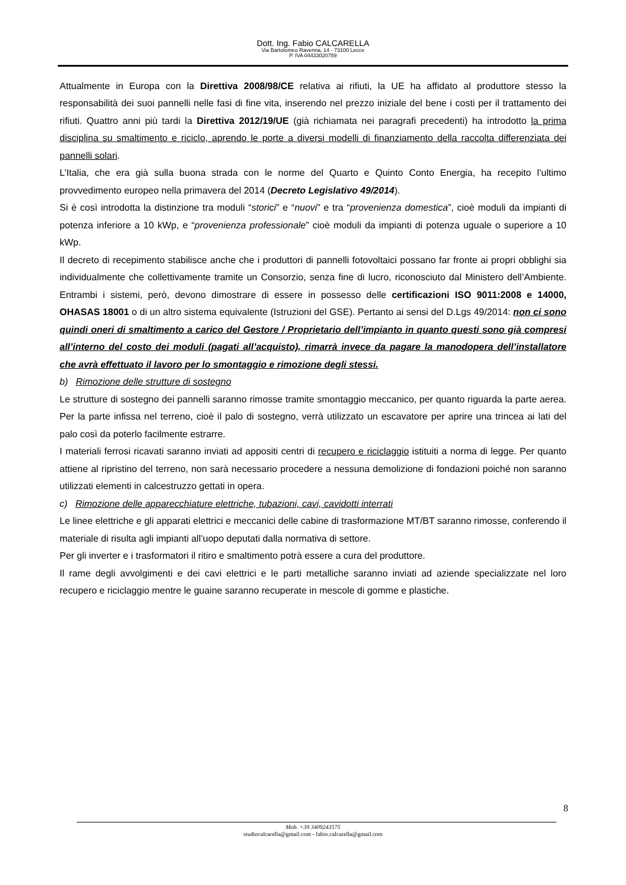Dott. Ing. Fabio CALCARELLA
Via Bartolomeo Ravenna, 14 - 73100 Lecce
P. IVA 04433020759
Attualmente in Europa con la Direttiva 2008/98/CE relativa ai rifiuti, la UE ha affidato al produttore stesso la responsabilità dei suoi pannelli nelle fasi di fine vita, inserendo nel prezzo iniziale del bene i costi per il trattamento dei rifiuti. Quattro anni più tardi la Direttiva 2012/19/UE (già richiamata nei paragrafi precedenti) ha introdotto la prima disciplina su smaltimento e riciclo, aprendo le porte a diversi modelli di finanziamento della raccolta differenziata dei pannelli solari.
L’Italia, che era già sulla buona strada con le norme del Quarto e Quinto Conto Energia, ha recepito l’ultimo provvedimento europeo nella primavera del 2014 (Decreto Legislativo 49/2014).
Si è così introdotta la distinzione tra moduli “storici” e “nuovi” e tra “provenienza domestica”, cioè moduli da impianti di potenza inferiore a 10 kWp, e “provenienza professionale” cioè moduli da impianti di potenza uguale o superiore a 10 kWp.
Il decreto di recepimento stabilisce anche che i produttori di pannelli fotovoltaici possano far fronte ai propri obblighi sia individualmente che collettivamente tramite un Consorzio, senza fine di lucro, riconosciuto dal Ministero dell’Ambiente. Entrambi i sistemi, però, devono dimostrare di essere in possesso delle certificazioni ISO 9011:2008 e 14000, OHASAS 18001 o di un altro sistema equivalente (Istruzioni del GSE). Pertanto ai sensi del D.Lgs 49/2014: non ci sono quindi oneri di smaltimento a carico del Gestore / Proprietario dell’impianto in quanto questi sono già compresi all’interno del costo dei moduli (pagati all’acquisto), rimarrà invece da pagare la manodopera dell’installatore che avrà effettuato il lavoro per lo smontaggio e rimozione degli stessi.
b) Rimozione delle strutture di sostegno
Le strutture di sostegno dei pannelli saranno rimosse tramite smontaggio meccanico, per quanto riguarda la parte aerea. Per la parte infissa nel terreno, cioè il palo di sostegno, verrà utilizzato un escavatore per aprire una trincea ai lati del palo così da poterlo facilmente estrarre.
I materiali ferrosi ricavati saranno inviati ad appositi centri di recupero e riciclaggio istituiti a norma di legge. Per quanto attiene al ripristino del terreno, non sarà necessario procedere a nessuna demolizione di fondazioni poiché non saranno utilizzati elementi in calcestruzzo gettati in opera.
c) Rimozione delle apparecchiature elettriche, tubazioni, cavi, cavidotti interrati
Le linee elettriche e gli apparati elettrici e meccanici delle cabine di trasformazione MT/BT saranno rimosse, conferendo il materiale di risulta agli impianti all’uopo deputati dalla normativa di settore.
Per gli inverter e i trasformatori il ritiro e smaltimento potrà essere a cura del produttore.
Il rame degli avvolgimenti e dei cavi elettrici e le parti metalliche saranno inviati ad aziende specializzate nel loro recupero e riciclaggio mentre le guaine saranno recuperate in mescole di gomme e plastiche.
8
Mob. +39 3409243575
studiocalcarella@gmail.com - fabio.calcarella@gmail.com